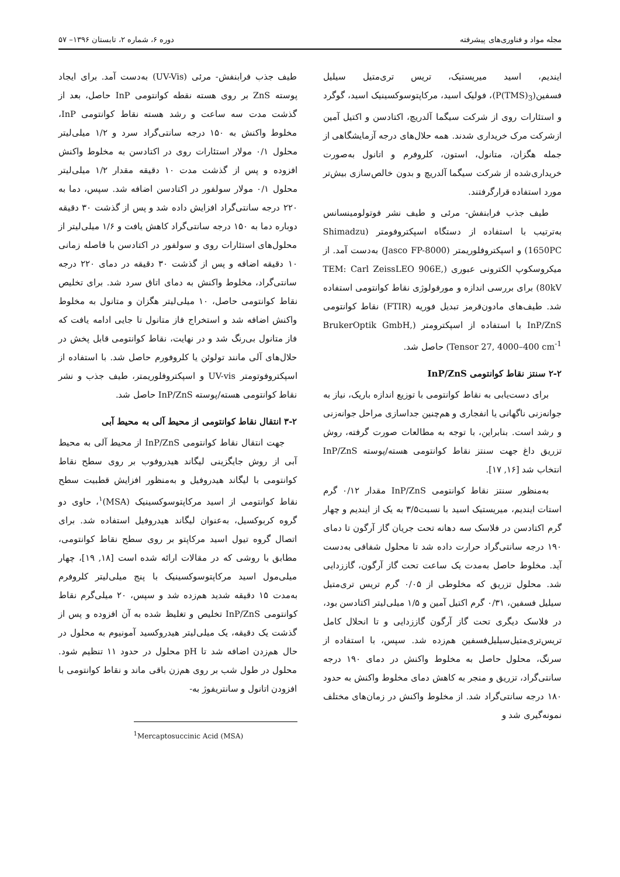مجله مواد و فناوری‌های پیشرفته دوره ۶، شماره ۲، تابستان ۱۳۹۶– ۵۷
ایندیم، اسید میریستیک، تریس تری‌متیل سیلیل فسفین(P(TMS)<sub>3</sub>)، فولیک اسید، مرکاپتوسوکسینیک اسید، گوگرد و استئارات روی از شرکت سیگما آلدریچ، اکتادسن و اکتیل آمین ازشرکت مرک خریداری شدند. همه حلال‌های درجه آزمایشگاهی از جمله هگزان، متانول، استون، کلروفرم و اتانول به‌صورت خریداری‌شده از شرکت سیگما آلدریچ و بدون خالص‌سازی بیش‌تر مورد استفاده قرارگرفتند.
طیف جذب فرابنفش- مرئی و طیف نشر فوتولومینسانس به‌ترتیب با استفاده از دستگاه اسپکتروفومتر (Shimadzu 1650PC) و اسپکتروفلوریمتر (Jasco FP-8000) به‌دست آمد. از میکروسکوپ الکترونی عبوری (TEM: Carl ZeissLEO 906E, 80kV) برای بررسی اندازه و مورفولوژی نقاط کوانتومی استفاده شد. طیف‌های مادون‌قرمز تبدیل فوریه (FTIR) نقاط کوانتومی InP/ZnS با استفاده از اسپکترومتر (BrukerOptik GmbH, Tensor 27, 4000–400 cm<sup>-1</sup>) حاصل شد.
۲-۲ سنتز نقاط کوانتومی InP/ZnS
برای دست‌یابی به نقاط کوانتومی با توزیع اندازه باریک، نیاز به جوانه‌زنی ناگهانی یا انفجاری و هم‌چنین جداسازی مراحل جوانه‌زنی و رشد است. بنابراین، با توجه به مطالعات صورت گرفته، روش تزریق داغ جهت سنتز نقاط کوانتومی هسته/پوسته InP/ZnS انتخاب شد [۱۶, ۱۷].
به‌منظور سنتز نقاط کوانتومی InP/ZnS مقدار ۰/۱۲ گرم استات ایندیم، میریستیک اسید با نسبت۳/۵ به یک از ایندیم و چهار گرم اکتادسن در فلاسک سه دهانه تحت جریان گاز آرگون تا دمای ۱۹۰ درجه سانتی‌گراد حرارت داده شد تا محلول شفافی به‌دست آید. مخلوط حاصل به‌مدت یک ساعت تحت گاز آرگون، گاززدایی شد. محلول تزریق که مخلوطی از ۰/۰۵ گرم تریس تری‌متیل سیلیل فسفین، ۰/۳۱ گرم اکتیل آمین و ۱/۵ میلی‌لیتر اکتادسن بود، در فلاسک دیگری تحت گاز آرگون گاززدایی و تا انحلال کامل تریس‌تری‌متیل‌سیلیل‌فسفین هم‌زده شد. سپس، با استفاده از سرنگ، محلول حاصل به مخلوط واکنش در دمای ۱۹۰ درجه سانتی‌گراد، تزریق و منجر به کاهش دمای مخلوط واکنش به حدود ۱۸۰ درجه سانتی‌گراد شد. از مخلوط واکنش در زمان‌های مختلف نمونه‌گیری شد و
طیف جذب فرابنفش- مرئی (UV-Vis) به‌دست آمد. برای ایجاد پوسته ZnS بر روی هسته نقطه کوانتومی InP حاصل، بعد از گذشت مدت سه ساعت و رشد هسته نقاط کوانتومی InP، مخلوط واکنش به ۱۵۰ درجه سانتی‌گراد سرد و ۱/۲ میلی‌لیتر محلول ۰/۱ مولار استئارات روی در اکتادسن به مخلوط واکنش افزوده و پس از گذشت مدت ۱۰ دقیقه مقدار ۱/۲ میلی‌لیتر محلول ۰/۱ مولار سولفور در اکتادسن اضافه شد. سپس، دما به ۲۲۰ درجه سانتی‌گراد افزایش داده شد و پس از گذشت ۳۰ دقیقه دوباره دما به ۱۵۰ درجه سانتی‌گراد کاهش یافت و ۱/۶ میلی‌لیتر از محلول‌های استئارات روی و سولفور در اکتادسن با فاصله زمانی ۱۰ دقیقه اضافه و پس از گذشت ۳۰ دقیقه در دمای ۲۲۰ درجه سانتی‌گراد، مخلوط واکنش به دمای اتاق سرد شد. برای تخلیص نقاط کوانتومی حاصل، ۱۰ میلی‌لیتر هگزان و متانول به مخلوط واکنش اضافه شد و استخراج فاز متانول تا جایی ادامه یافت که فاز متانول بی‌رنگ شد و در نهایت، نقاط کوانتومی قابل پخش در حلال‌های آلی مانند تولوئن یا کلروفورم حاصل شد. با استفاده از اسپکتروفوتومتر UV-vis و اسپکتروفلوریمتر، طیف جذب و نشر نقاط کوانتومی هسته/پوسته InP/ZnS حاصل شد.
۳-۲ انتقال نقاط کوانتومی از محیط آلی به محیط آبی
جهت انتقال نقاط کوانتومی InP/ZnS از محیط آلی به محیط آبی از روش جایگزینی لیگاند هیدروفوب بر روی سطح نقاط کوانتومی با لیگاند هیدروفیل و به‌منظور افزایش قطبیت سطح نقاط کوانتومی از اسید مرکاپتوسوکسینیک (MSA)<sup>۱</sup>، حاوی دو گروه کربوکسیل، به‌عنوان لیگاند هیدروفیل استفاده شد. برای اتصال گروه تیول اسید مرکاپتو بر روی سطح نقاط کوانتومی، مطابق با روشی که در مقالات ارائه شده است [۱۸, ۱۹]، چهار میلی‌مول اسید مرکاپتوسوکسینیک با پنج میلی‌لیتر کلروفرم به‌مدت ۱۵ دقیقه شدید هم‌زده شد و سپس، ۲۰ میلی‌گرم نقاط کوانتومی InP/ZnS تخلیص و تغلیظ شده به آن افزوده و پس از گذشت یک دقیقه، یک میلی‌لیتر هیدروکسید آمونیوم به محلول در حال هم‌زدن اضافه شد تا pH محلول در حدود ۱۱ تنظیم شود. محلول در طول شب بر روی هم‌زن باقی ماند و نقاط کوانتومی با افزودن اتانول و سانتریفوژ به-
<sup>1</sup> Mercaptosuccinic Acid (MSA)